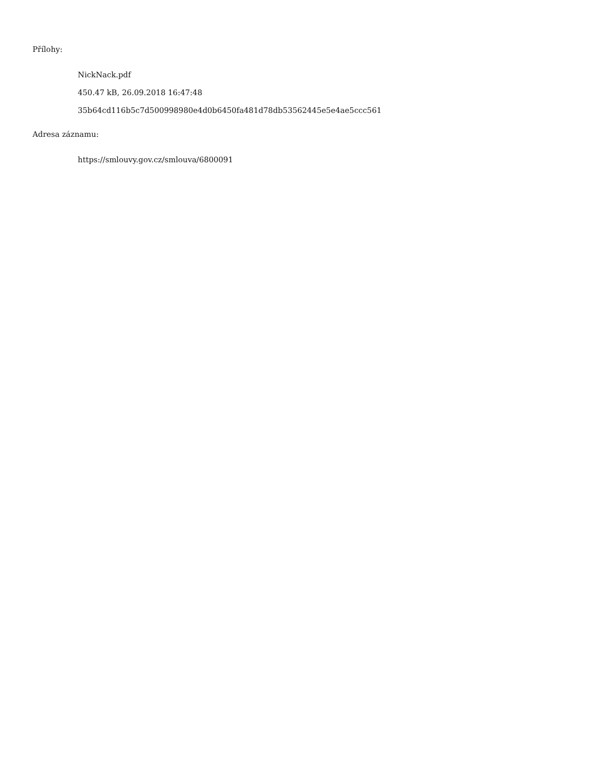Přílohy:
NickNack.pdf
450.47 kB, 26.09.2018 16:47:48
35b64cd116b5c7d500998980e4d0b6450fa481d78db53562445e5e4ae5ccc561
Adresa záznamu:
https://smlouvy.gov.cz/smlouva/6800091